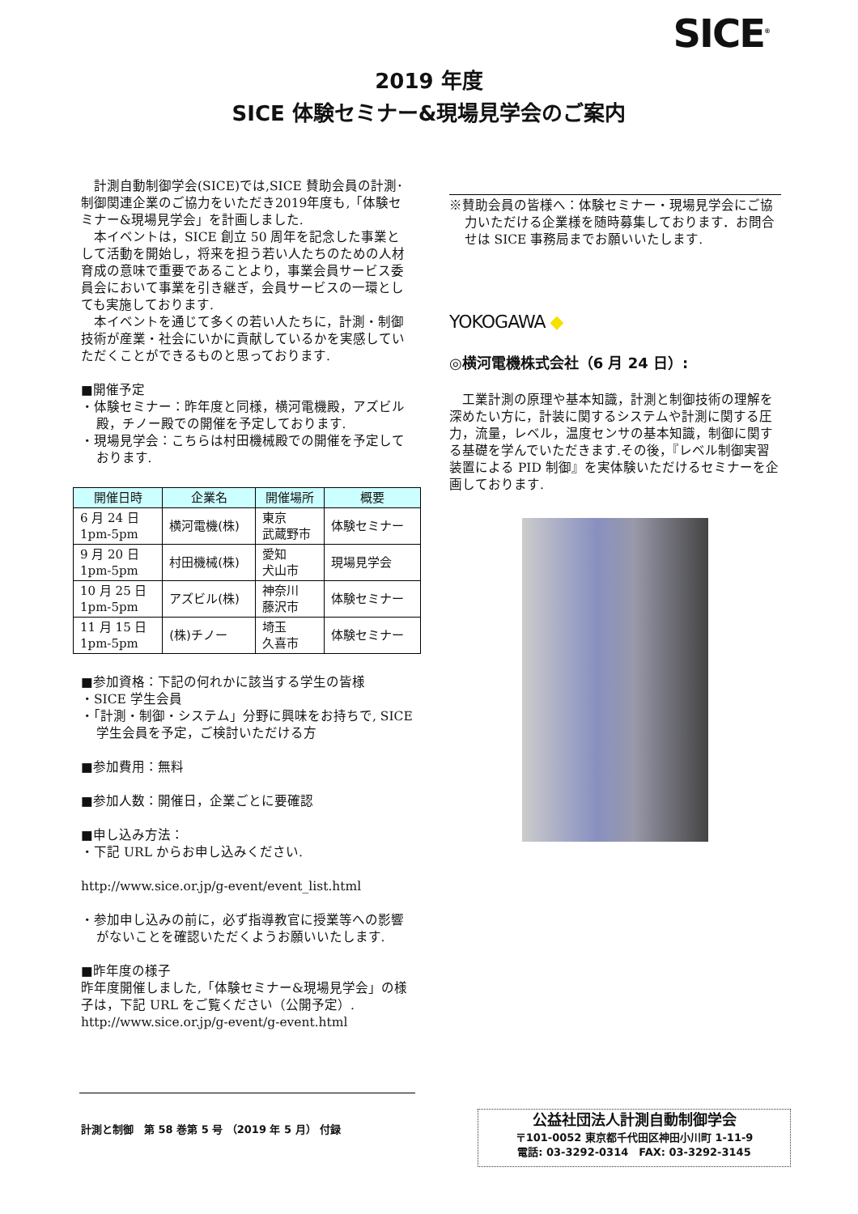SICE<sup>®</sup>
2019 年度
SICE 体験セミナー&現場見学会のご案内
　計測自動制御学会(SICE)では,SICE 賛助会員の計測･制御関連企業のご協力をいただき2019年度も,「体験セミナー&現場見学会」を計画しました.
　本イベントは，SICE 創立 50 周年を記念した事業として活動を開始し，将来を担う若い人たちのための人材育成の意味で重要であることより，事業会員サービス委員会において事業を引き継ぎ，会員サービスの一環としても実施しております.
　本イベントを通じて多くの若い人たちに，計測・制御技術が産業・社会にいかに貢献しているかを実感していただくことができるものと思っております.
■開催予定
・体験セミナー：昨年度と同様，横河電機殿，アズビル殿，チノー殿での開催を予定しております.
・現場見学会：こちらは村田機械殿での開催を予定しております.
| 開催日時 | 企業名 | 開催場所 | 概要 |
| --- | --- | --- | --- |
| 6 月 24 日 1pm-5pm | 横河電機(株) | 東京 武蔵野市 | 体験セミナー |
| 9 月 20 日 1pm-5pm | 村田機械(株) | 愛知 犬山市 | 現場見学会 |
| 10 月 25 日 1pm-5pm | アズビル(株) | 神奈川 藤沢市 | 体験セミナー |
| 11 月 15 日 1pm-5pm | (株)チノー | 埼玉 久喜市 | 体験セミナー |
■参加資格：下記の何れかに該当する学生の皆様
・SICE 学生会員
・「計測・制御・システム」分野に興味をお持ちで, SICE 学生会員を予定，ご検討いただける方
■参加費用：無料
■参加人数：開催日，企業ごとに要確認
■申し込み方法：
・下記 URL からお申し込みください.
http://www.sice.or.jp/g-event/event_list.html
・参加申し込みの前に，必ず指導教官に授業等への影響がないことを確認いただくようお願いいたします.
■昨年度の様子
昨年度開催しました,「体験セミナー&現場見学会」の様子は，下記 URL をご覧ください（公開予定）.
http://www.sice.or.jp/g-event/g-event.html
※賛助会員の皆様へ：体験セミナー・現場見学会にご協力いただける企業様を随時募集しております．お問合せは SICE 事務局までお願いいたします.
YOKOGAWA ◆
◎横河電機株式会社（6 月 24 日）:
　工業計測の原理や基本知識，計測と制御技術の理解を深めたい方に，計装に関するシステムや計測に関する圧力，流量，レベル，温度センサの基本知識，制御に関する基礎を学んでいただきます.その後，『レベル制御実習装置による PID 制御』を実体験いただけるセミナーを企画しております.
計測と制御　第 58 巻第 5 号 （2019 年 5 月） 付録
公益社団法人計測自動制御学会
〒101-0052 東京都千代田区神田小川町 1-11-9
電話: 03-3292-0314　FAX: 03-3292-3145